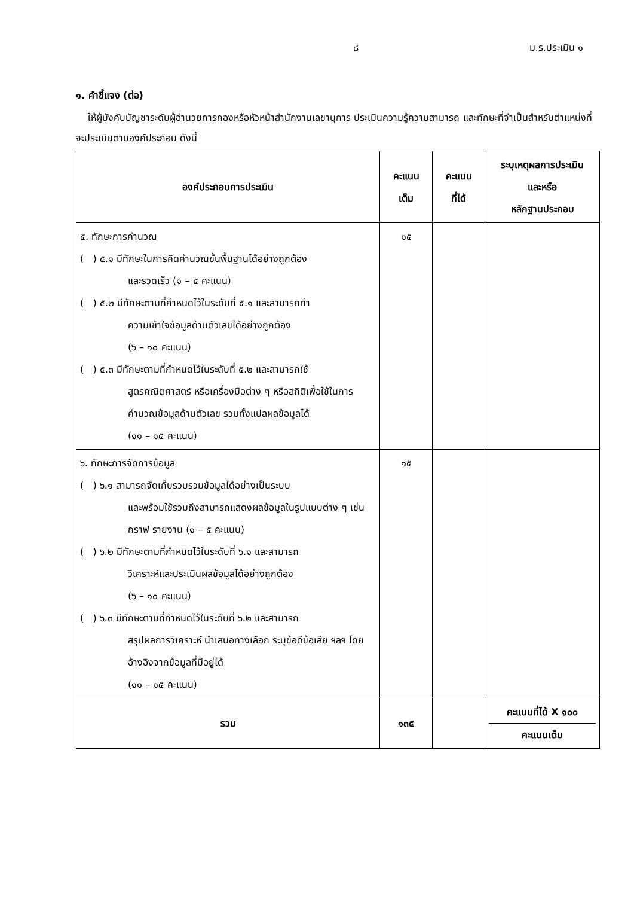๘ ม.ร.ประเมิน ๑
๑. คำชี้แจง (ต่อ)
ให้ผู้บังคับบัญชาระดับผู้อำนวยการกองหรือหัวหน้าสำนักงานเลขานุการ ประเมินความรู้ความสามารถ และทักษะที่จำเป็นสำหรับตำแหน่งที่จะประเมินตามองค์ประกอบ ดังนี้
| องค์ประกอบการประเมิน | คะแนน เต็ม | คะแนน ที่ได้ | ระบุเหตุผลการประเมิน และหรือ หลักฐานประกอบ |
| --- | --- | --- | --- |
| ๕. ทักษะการคำนวณ ( ) ๕.๑ มีทักษะในการคิดคำนวณขั้นพื้นฐานได้อย่างถูกต้อง และรวดเร็ว (๑ – ๕ คะแนน) ( ) ๕.๒ มีทักษะตามที่กำหนดไว้ในระดับที่ ๕.๑ และสามารถทำ ความเข้าใจข้อมูลด้านตัวเลขได้อย่างถูกต้อง (๖ – ๑๐ คะแนน) ( ) ๕.๓ มีทักษะตามที่กำหนดไว้ในระดับที่ ๕.๒ และสามารถใช้ สูตรคณิตศาสตร์ หรือเครื่องมือต่าง ๆ หรือสถิติเพื่อใช้ในการคำนวณข้อมูลด้านตัวเลข รวมทั้งแปลผลข้อมูลได้ (๑๑ – ๑๕ คะแนน) | ๑๕ | | |
| ๖. ทักษะการจัดการข้อมูล ( ) ๖.๑ สามารถจัดเก็บรวบรวมข้อมูลได้อย่างเป็นระบบ และพร้อมใช้รวมถึงสามารถแสดงผลข้อมูลในรูปแบบต่าง ๆ เช่น กราฟ รายงาน (๑ – ๕ คะแนน) ( ) ๖.๒ มีทักษะตามที่กำหนดไว้ในระดับที่ ๖.๑ และสามารถ วิเคราะห์และประเมินผลข้อมูลได้อย่างถูกต้อง (๖ – ๑๐ คะแนน) ( ) ๖.๓ มีทักษะตามที่กำหนดไว้ในระดับที่ ๖.๒ และสามารถ สรุปผลการวิเคราะห์ นำเสนอทางเลือก ระบุข้อดีข้อเสีย ฯลฯ โดยอ้างอิงจากข้อมูลที่มีอยู่ได้ (๑๑ – ๑๕ คะแนน) | ๑๕ | | |
| รวม | ๑๓๕ | | คะแนนที่ได้ X ๑๐๐ คะแนนเต็ม |